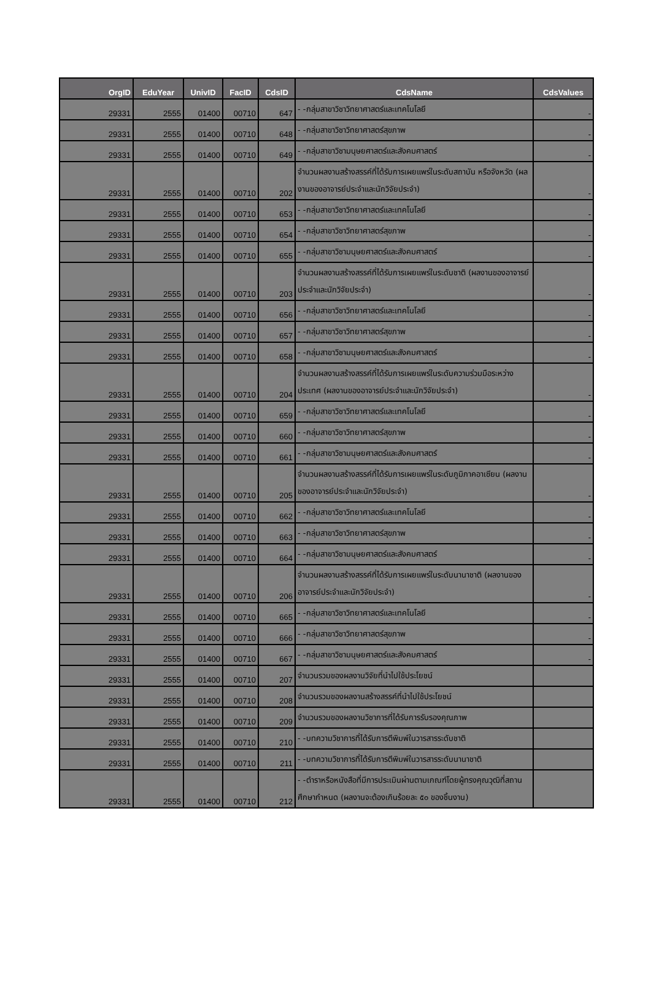| OrgID | EduYear | UnivID | FacID | CdsID | CdsName | CdsValues |
| --- | --- | --- | --- | --- | --- | --- |
| 29331 | 2555 | 01400 | 00710 | 647 | - -กลุ่มสาขาวิชาวิทยาศาสตร์และเทคโนโลยี | - |
| 29331 | 2555 | 01400 | 00710 | 648 | - -กลุ่มสาขาวิชาวิทยาศาสตร์สุขภาพ | - |
| 29331 | 2555 | 01400 | 00710 | 649 | - -กลุ่มสาขาวิชามนุษยศาสตร์และสังคมศาสตร์ | - |
| 29331 | 2555 | 01400 | 00710 | 202 | จำนวนผลงานสร้างสรรค์ที่ได้รับการเผยแพร่ในระดับสถาบัน หรือจังหวัด (ผลงานของอาจารย์ประจำและนักวิจัยประจำ) | - |
| 29331 | 2555 | 01400 | 00710 | 653 | - -กลุ่มสาขาวิชาวิทยาศาสตร์และเทคโนโลยี | - |
| 29331 | 2555 | 01400 | 00710 | 654 | - -กลุ่มสาขาวิชาวิทยาศาสตร์สุขภาพ | - |
| 29331 | 2555 | 01400 | 00710 | 655 | - -กลุ่มสาขาวิชามนุษยศาสตร์และสังคมศาสตร์ | - |
| 29331 | 2555 | 01400 | 00710 | 203 | จำนวนผลงานสร้างสรรค์ที่ได้รับการเผยแพร่ในระดับชาติ (ผลงานของอาจารย์ประจำและนักวิจัยประจำ) | - |
| 29331 | 2555 | 01400 | 00710 | 656 | - -กลุ่มสาขาวิชาวิทยาศาสตร์และเทคโนโลยี | - |
| 29331 | 2555 | 01400 | 00710 | 657 | - -กลุ่มสาขาวิชาวิทยาศาสตร์สุขภาพ | - |
| 29331 | 2555 | 01400 | 00710 | 658 | - -กลุ่มสาขาวิชามนุษยศาสตร์และสังคมศาสตร์ | - |
| 29331 | 2555 | 01400 | 00710 | 204 | จำนวนผลงานสร้างสรรค์ที่ได้รับการเผยแพร่ในระดับความร่วมมือระหว่างประเทศ (ผลงานของอาจารย์ประจำและนักวิจัยประจำ) | - |
| 29331 | 2555 | 01400 | 00710 | 659 | - -กลุ่มสาขาวิชาวิทยาศาสตร์และเทคโนโลยี | - |
| 29331 | 2555 | 01400 | 00710 | 660 | - -กลุ่มสาขาวิชาวิทยาศาสตร์สุขภาพ | - |
| 29331 | 2555 | 01400 | 00710 | 661 | - -กลุ่มสาขาวิชามนุษยศาสตร์และสังคมศาสตร์ | - |
| 29331 | 2555 | 01400 | 00710 | 205 | จำนวนผลงานสร้างสรรค์ที่ได้รับการเผยแพร่ในระดับภูมิภาคอาเซียน (ผลงานของอาจารย์ประจำและนักวิจัยประจำ) | - |
| 29331 | 2555 | 01400 | 00710 | 662 | - -กลุ่มสาขาวิชาวิทยาศาสตร์และเทคโนโลยี | - |
| 29331 | 2555 | 01400 | 00710 | 663 | - -กลุ่มสาขาวิชาวิทยาศาสตร์สุขภาพ | - |
| 29331 | 2555 | 01400 | 00710 | 664 | - -กลุ่มสาขาวิชามนุษยศาสตร์และสังคมศาสตร์ | - |
| 29331 | 2555 | 01400 | 00710 | 206 | จำนวนผลงานสร้างสรรค์ที่ได้รับการเผยแพร่ในระดับนานาชาติ (ผลงานของอาจารย์ประจำและนักวิจัยประจำ) | - |
| 29331 | 2555 | 01400 | 00710 | 665 | - -กลุ่มสาขาวิชาวิทยาศาสตร์และเทคโนโลยี | - |
| 29331 | 2555 | 01400 | 00710 | 666 | - -กลุ่มสาขาวิชาวิทยาศาสตร์สุขภาพ | - |
| 29331 | 2555 | 01400 | 00710 | 667 | - -กลุ่มสาขาวิชามนุษยศาสตร์และสังคมศาสตร์ | - |
| 29331 | 2555 | 01400 | 00710 | 207 | จำนวนรวมของผลงานวิจัยที่นำไปใช้ประโยชน์ | |
| 29331 | 2555 | 01400 | 00710 | 208 | จำนวนรวมของผลงานสร้างสรรค์ที่นำไปใช้ประโยชน์ | |
| 29331 | 2555 | 01400 | 00710 | 209 | จำนวนรวมของผลงานวิชาการที่ได้รับการรับรองคุณภาพ | |
| 29331 | 2555 | 01400 | 00710 | 210 | - -บทความวิชาการที่ได้รับการตีพิมพ์ในวารสารระดับชาติ | |
| 29331 | 2555 | 01400 | 00710 | 211 | - -บทความวิชาการที่ได้รับการตีพิมพ์ในวารสารระดับนานาชาติ | |
| 29331 | 2555 | 01400 | 00710 | 212 | - -ตำราหรือหนังสือที่มีการประเมินผ่านตามเกณฑ์โดยผู้ทรงคุณวุฒิที่สถานศึกษากำหนด (ผลงานจะต้องเกินร้อยละ ๕๐ ของชิ้นงาน) | |